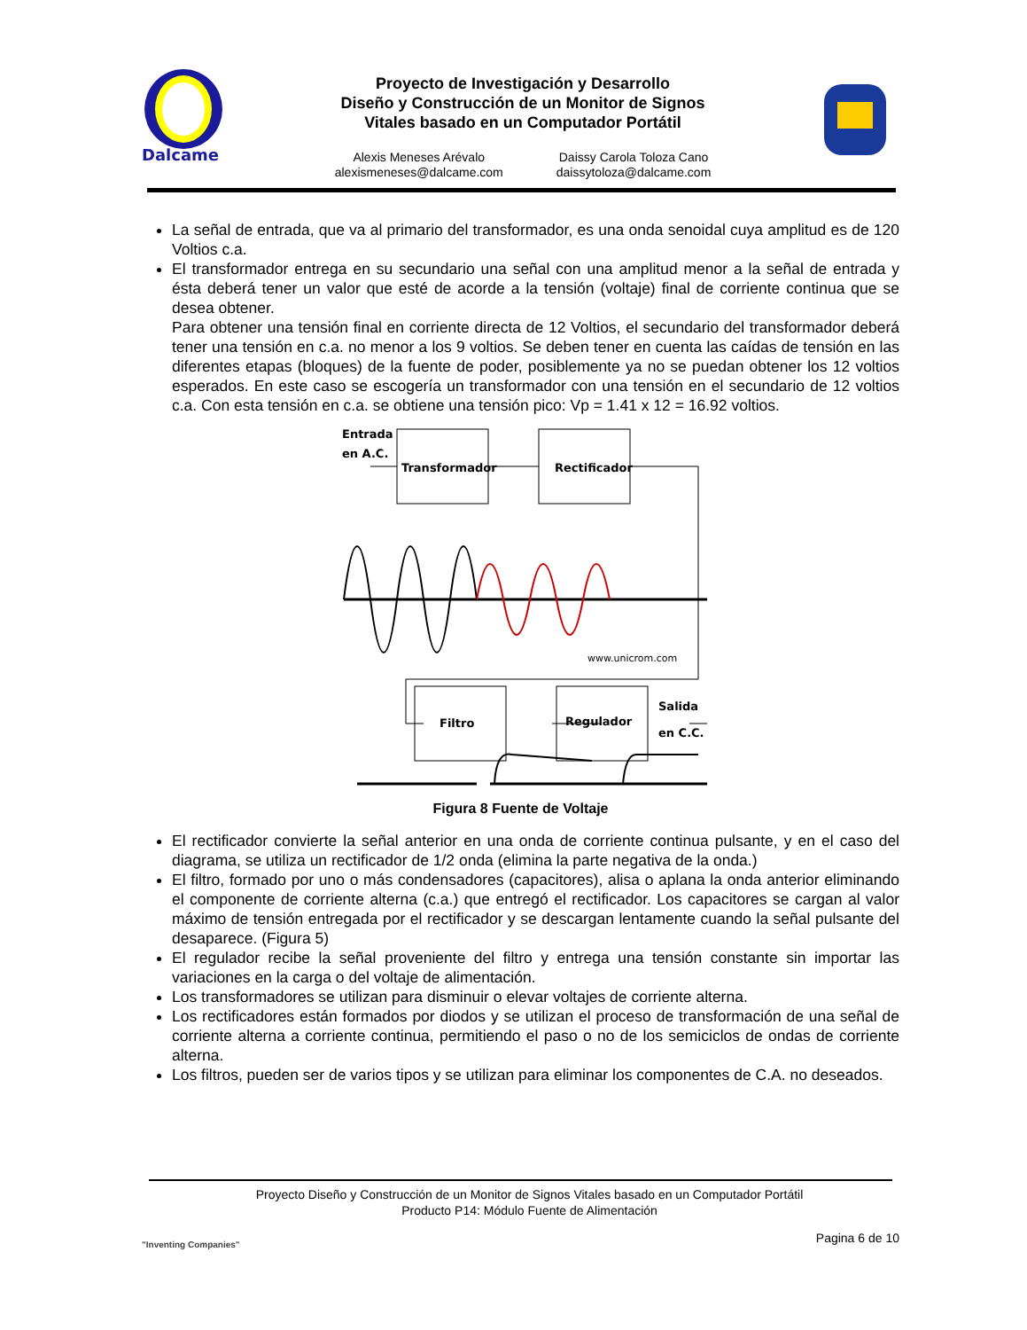Dalcame
Proyecto de Investigación y Desarrollo
Diseño y Construcción de un Monitor de Signos
Vitales basado en un Computador Portátil
Alexis Meneses Arévalo
alexismeneses@dalcame.com
Daissy Carola Toloza Cano
daissytoloza@dalcame.com
La señal de entrada, que va al primario del transformador, es una onda senoidal cuya amplitud es de 120 Voltios c.a.
El transformador entrega en su secundario una señal con una amplitud menor a la señal de entrada y ésta deberá tener un valor que esté de acorde a la tensión (voltaje) final de corriente continua que se desea obtener.
Para obtener una tensión final en corriente directa de 12 Voltios, el secundario del transformador deberá tener una tensión en c.a. no menor a los 9 voltios. Se deben tener en cuenta las caídas de tensión en las diferentes etapas (bloques) de la fuente de poder, posiblemente ya no se puedan obtener los 12 voltios esperados. En este caso se escogería un transformador con una tensión en el secundario de 12 voltios c.a. Con esta tensión en c.a. se obtiene una tensión pico: Vp = 1.41 x 12 = 16.92 voltios.
Entrada
en A.C.
Transformador
Rectificador
www.unicrom.com
Filtro
Regulador
Salida
en C.C.
Figura 8 Fuente de Voltaje
El rectificador convierte la señal anterior en una onda de corriente continua pulsante, y en el caso del diagrama, se utiliza un rectificador de 1/2 onda (elimina la parte negativa de la onda.)
El filtro, formado por uno o más condensadores (capacitores), alisa o aplana la onda anterior eliminando el componente de corriente alterna (c.a.) que entregó el rectificador. Los capacitores se cargan al valor máximo de tensión entregada por el rectificador y se descargan lentamente cuando la señal pulsante del desaparece. (Figura 5)
El regulador recibe la señal proveniente del filtro y entrega una tensión constante sin importar las variaciones en la carga o del voltaje de alimentación.
Los transformadores se utilizan para disminuir o elevar voltajes de corriente alterna.
Los rectificadores están formados por diodos y se utilizan el proceso de transformación de una señal de corriente alterna a corriente continua, permitiendo el paso o no de los semiciclos de ondas de corriente alterna.
Los filtros, pueden ser de varios tipos y se utilizan para eliminar los componentes de C.A. no deseados.
"Inventing Companies"
Proyecto Diseño y Construcción de un Monitor de Signos Vitales basado en un Computador Portátil
Producto P14: Módulo Fuente de Alimentación
Pagina 6 de 10